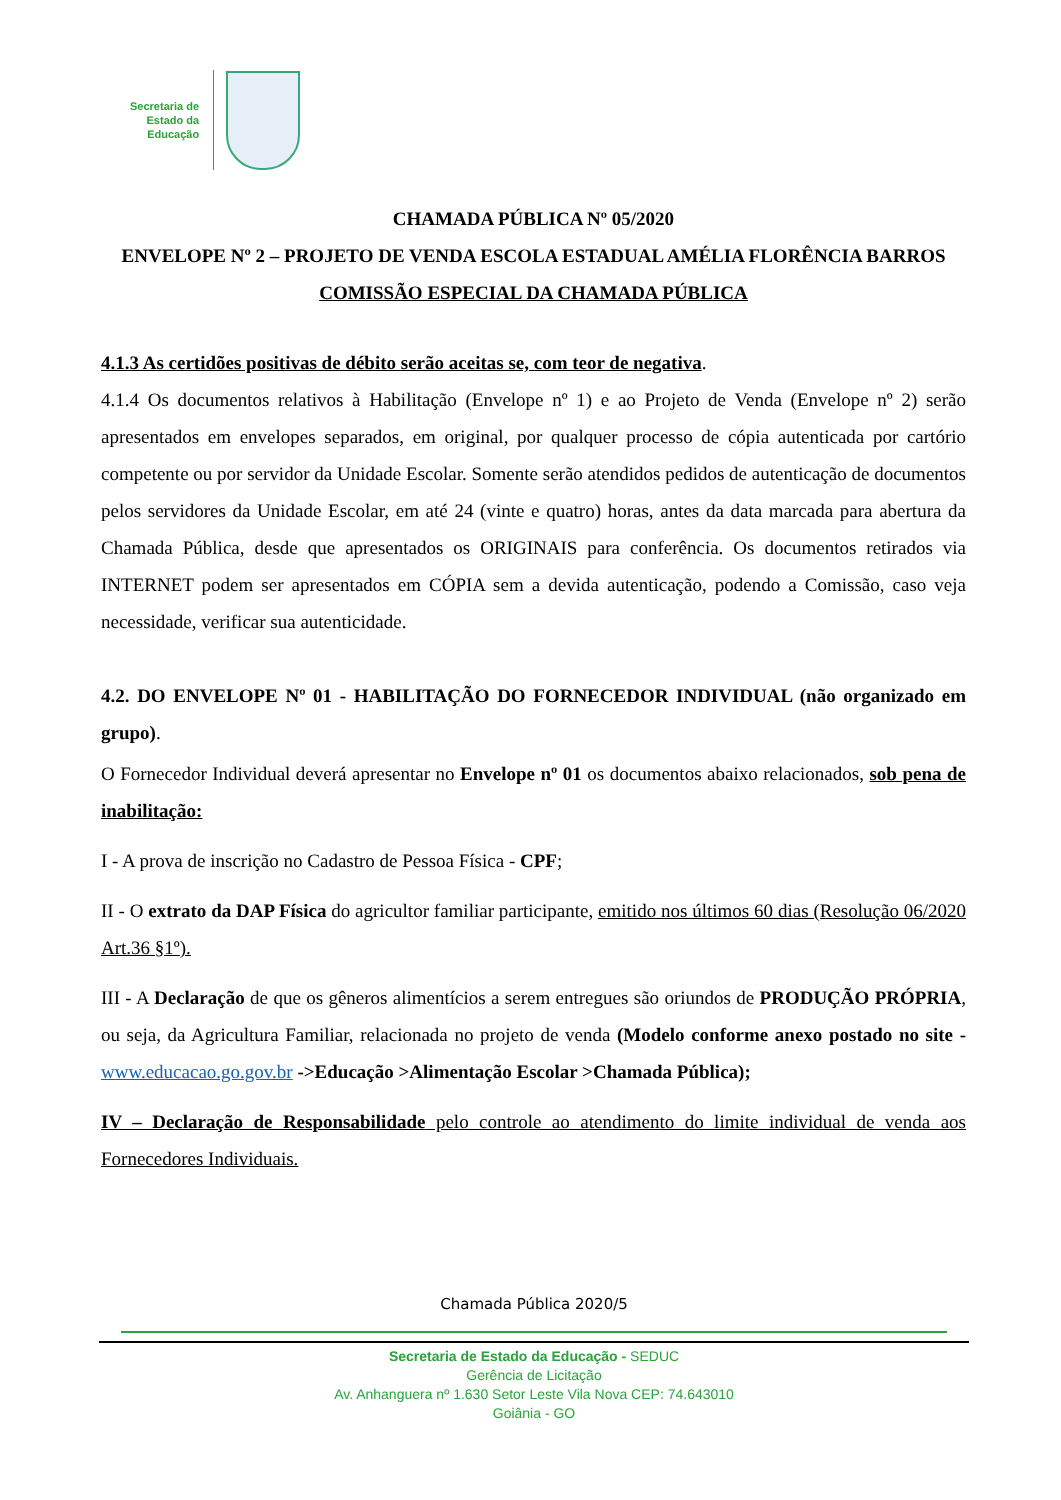Secretaria de
Estado da
Educação
CHAMADA PÚBLICA Nº 05/2020
ENVELOPE Nº 2 – PROJETO DE VENDA ESCOLA ESTADUAL AMÉLIA FLORÊNCIA BARROS COMISSÃO ESPECIAL DA CHAMADA PÚBLICA
4.1.3 As certidões positivas de débito serão aceitas se, com teor de negativa.
4.1.4 Os documentos relativos à Habilitação (Envelope nº 1) e ao Projeto de Venda (Envelope nº 2) serão apresentados em envelopes separados, em original, por qualquer processo de cópia autenticada por cartório competente ou por servidor da Unidade Escolar. Somente serão atendidos pedidos de autenticação de documentos pelos servidores da Unidade Escolar, em até 24 (vinte e quatro) horas, antes da data marcada para abertura da Chamada Pública, desde que apresentados os ORIGINAIS para conferência. Os documentos retirados via INTERNET podem ser apresentados em CÓPIA sem a devida autenticação, podendo a Comissão, caso veja necessidade, verificar sua autenticidade.
4.2. DO ENVELOPE Nº 01 - HABILITAÇÃO DO FORNECEDOR INDIVIDUAL (não organizado em grupo).
O Fornecedor Individual deverá apresentar no Envelope nº 01 os documentos abaixo relacionados, sob pena de inabilitação:
I - A prova de inscrição no Cadastro de Pessoa Física - CPF;
II - O extrato da DAP Física do agricultor familiar participante, emitido nos últimos 60 dias (Resolução 06/2020 Art.36 §1º).
III - A Declaração de que os gêneros alimentícios a serem entregues são oriundos de PRODUÇÃO PRÓPRIA, ou seja, da Agricultura Familiar, relacionada no projeto de venda (Modelo conforme anexo postado no site - www.educacao.go.gov.br ->Educação >Alimentação Escolar >Chamada Pública);
IV – Declaração de Responsabilidade pelo controle ao atendimento do limite individual de venda aos Fornecedores Individuais.
Chamada Pública 2020/5
Secretaria de Estado da Educação - SEDUC
Gerência de Licitação
Av. Anhanguera nº 1.630 Setor Leste Vila Nova CEP: 74.643010
Goiânia - GO